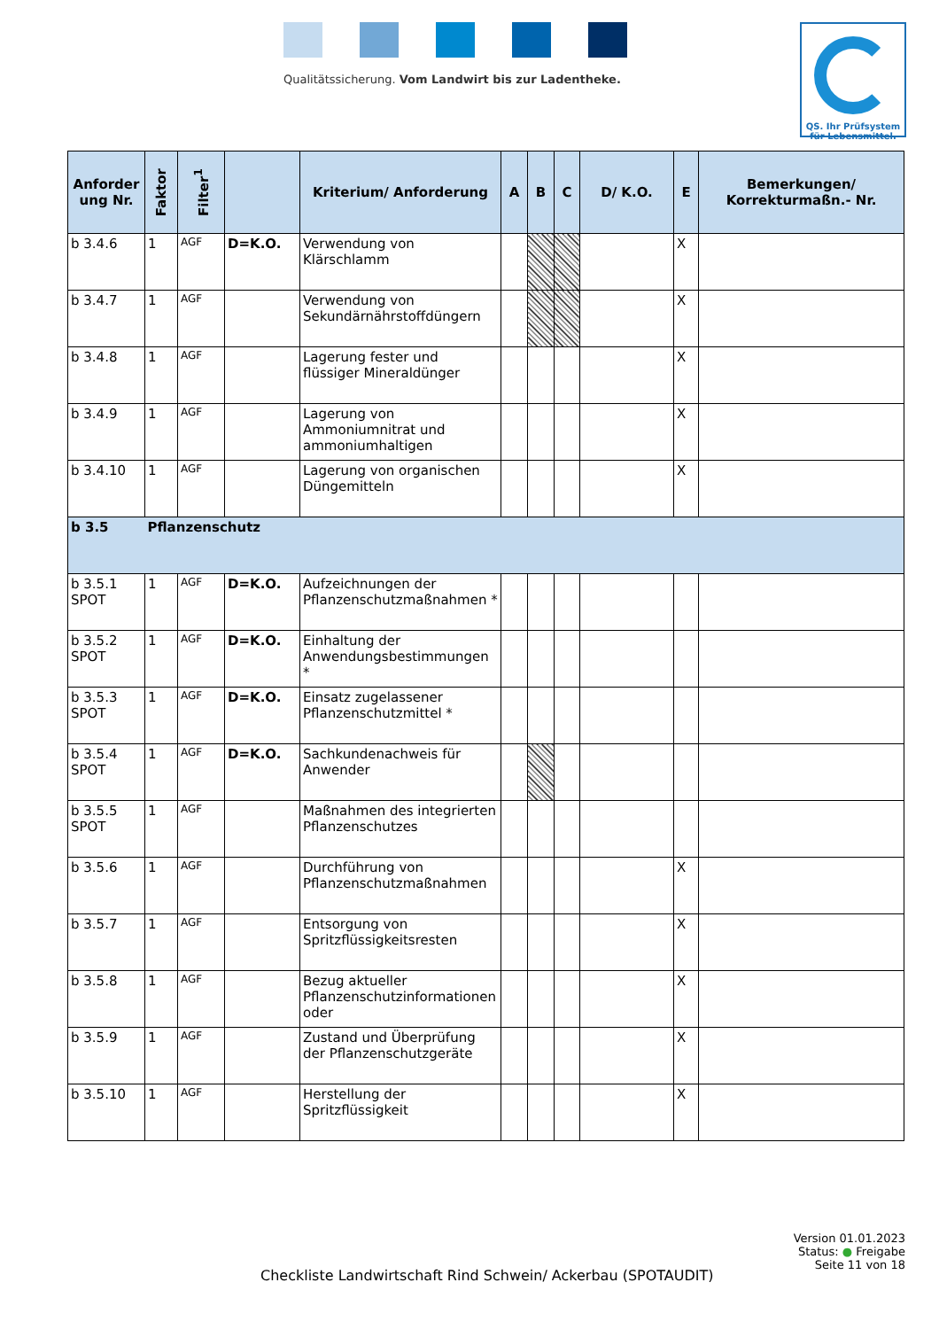Qualitätssicherung. Vom Landwirt bis zur Ladentheke.
QS. Ihr Prüfsystem
für Lebensmittel.
| Anforder ung Nr. | Faktor | Filter<sup>1</sup> | | Kriterium/ Anforderung | A | B | C | D/ K.O. | E | Bemerkungen/ Korrekturmaßn.- Nr. |
| --- | --- | --- | --- | --- | --- | --- | --- | --- | --- | --- |
| b 3.4.6 | 1 | AGF | D=K.O. | Verwendung von Klärschlamm | | | | | X | |
| b 3.4.7 | 1 | AGF | | Verwendung von Sekundärnährstoffdüngern | | | | | X | |
| b 3.4.8 | 1 | AGF | | Lagerung fester und flüssiger Mineraldünger | | | | | X | |
| b 3.4.9 | 1 | AGF | | Lagerung von Ammoniumnitrat und ammoniumhaltigen | | | | | X | |
| b 3.4.10 | 1 | AGF | | Lagerung von organischen Düngemitteln | | | | | X | |
| b 3.5 | Pflanzenschutz | | | | | | | | | |
| b 3.5.1 SPOT | 1 | AGF | D=K.O. | Aufzeichnungen der Pflanzenschutzmaßnahmen * | | | | | | |
| b 3.5.2 SPOT | 1 | AGF | D=K.O. | Einhaltung der Anwendungsbestimmungen * | | | | | | |
| b 3.5.3 SPOT | 1 | AGF | D=K.O. | Einsatz zugelassener Pflanzenschutzmittel * | | | | | | |
| b 3.5.4 SPOT | 1 | AGF | D=K.O. | Sachkundenachweis für Anwender | | | | | | |
| b 3.5.5 SPOT | 1 | AGF | | Maßnahmen des integrierten Pflanzenschutzes | | | | | | |
| b 3.5.6 | 1 | AGF | | Durchführung von Pflanzenschutzmaßnahmen | | | | | X | |
| b 3.5.7 | 1 | AGF | | Entsorgung von Spritzflüssigkeitsresten | | | | | X | |
| b 3.5.8 | 1 | AGF | | Bezug aktueller Pflanzenschutzinformationen oder | | | | | X | |
| b 3.5.9 | 1 | AGF | | Zustand und Überprüfung der Pflanzenschutzgeräte | | | | | X | |
| b 3.5.10 | 1 | AGF | | Herstellung der Spritzflüssigkeit | | | | | X | |
Version 01.01.2023
Status: ● Freigabe
Seite 11 von 18
Checkliste Landwirtschaft Rind Schwein/ Ackerbau (SPOTAUDIT)